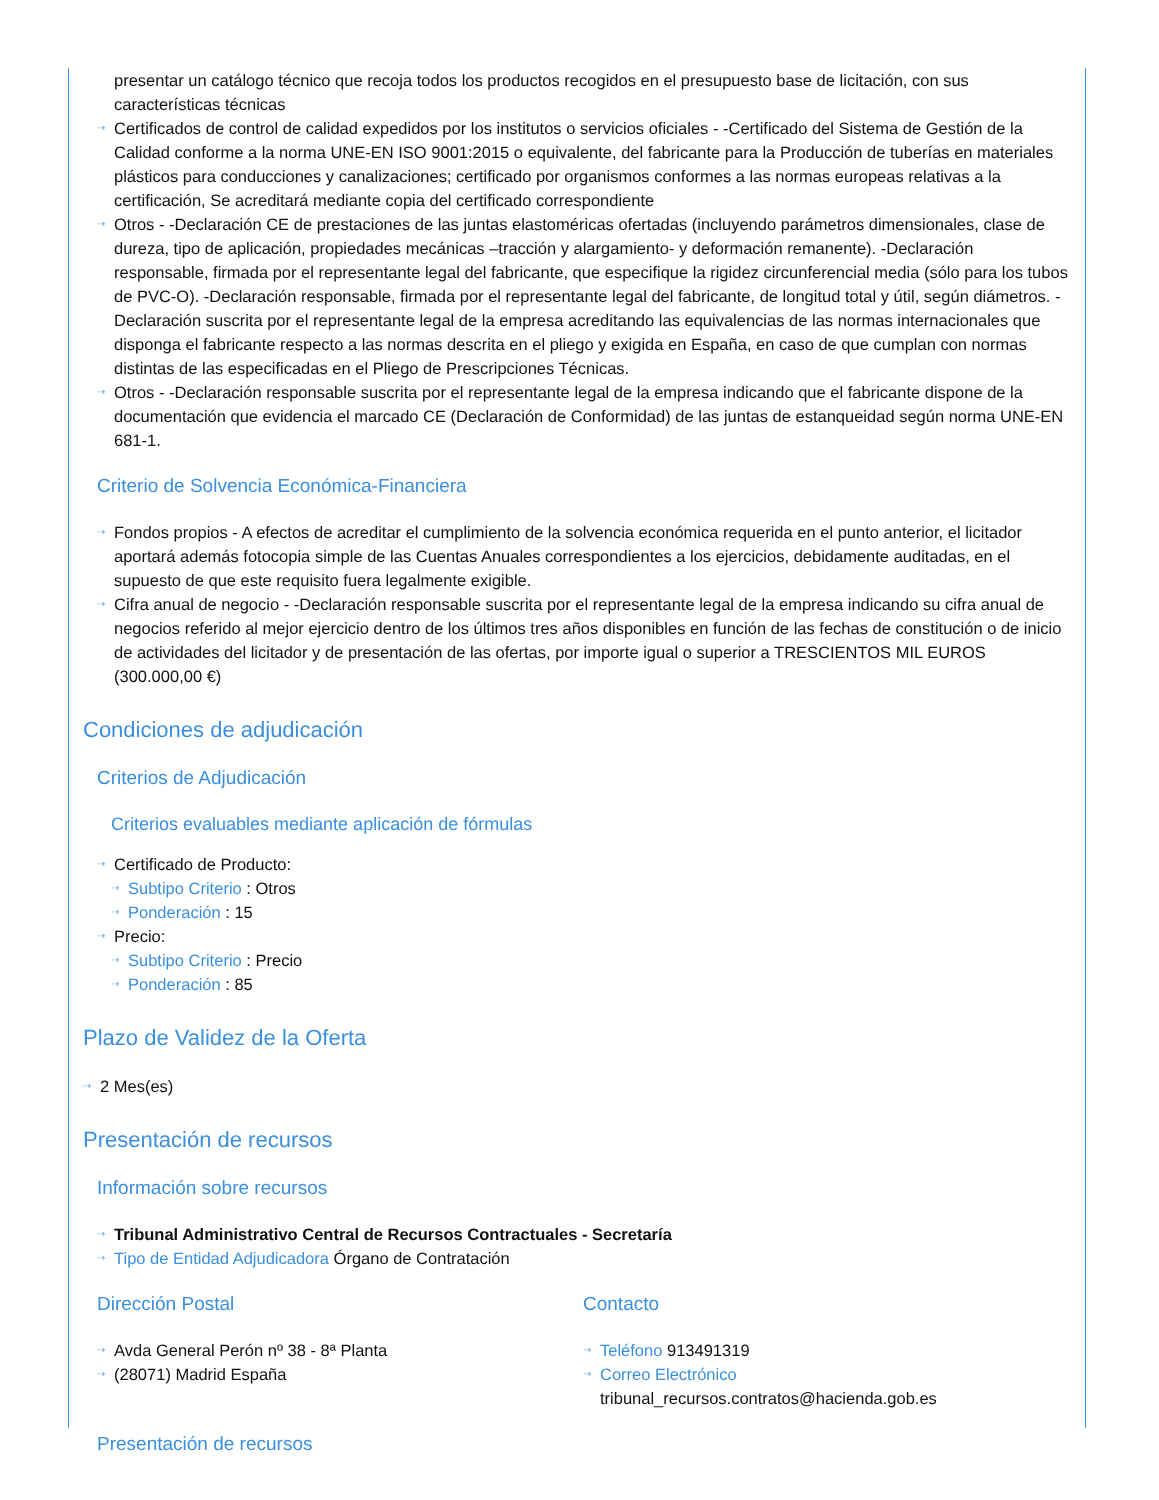presentar un catálogo técnico que recoja todos los productos recogidos en el presupuesto base de licitación, con sus características técnicas
⇢ Certificados de control de calidad expedidos por los institutos o servicios oficiales - -Certificado del Sistema de Gestión de la Calidad conforme a la norma UNE-EN ISO 9001:2015 o equivalente, del fabricante para la Producción de tuberías en materiales plásticos para conducciones y canalizaciones; certificado por organismos conformes a las normas europeas relativas a la certificación, Se acreditará mediante copia del certificado correspondiente
⇢ Otros - -Declaración CE de prestaciones de las juntas elastoméricas ofertadas (incluyendo parámetros dimensionales, clase de dureza, tipo de aplicación, propiedades mecánicas –tracción y alargamiento- y deformación remanente). -Declaración responsable, firmada por el representante legal del fabricante, que especifique la rigidez circunferencial media (sólo para los tubos de PVC-O). -Declaración responsable, firmada por el representante legal del fabricante, de longitud total y útil, según diámetros. -Declaración suscrita por el representante legal de la empresa acreditando las equivalencias de las normas internacionales que disponga el fabricante respecto a las normas descrita en el pliego y exigida en España, en caso de que cumplan con normas distintas de las especificadas en el Pliego de Prescripciones Técnicas.
⇢ Otros - -Declaración responsable suscrita por el representante legal de la empresa indicando que el fabricante dispone de la documentación que evidencia el marcado CE (Declaración de Conformidad) de las juntas de estanqueidad según norma UNE-EN 681-1.
Criterio de Solvencia Económica-Financiera
⇢ Fondos propios - A efectos de acreditar el cumplimiento de la solvencia económica requerida en el punto anterior, el licitador aportará además fotocopia simple de las Cuentas Anuales correspondientes a los ejercicios, debidamente auditadas, en el supuesto de que este requisito fuera legalmente exigible.
⇢ Cifra anual de negocio - -Declaración responsable suscrita por el representante legal de la empresa indicando su cifra anual de negocios referido al mejor ejercicio dentro de los últimos tres años disponibles en función de las fechas de constitución o de inicio de actividades del licitador y de presentación de las ofertas, por importe igual o superior a TRESCIENTOS MIL EUROS (300.000,00 €)
Condiciones de adjudicación
Criterios de Adjudicación
Criterios evaluables mediante aplicación de fórmulas
⇢ Certificado de Producto:
⇢ Subtipo Criterio : Otros
⇢ Ponderación : 15
⇢ Precio:
⇢ Subtipo Criterio : Precio
⇢ Ponderación : 85
Plazo de Validez de la Oferta
⇢ 2 Mes(es)
Presentación de recursos
Información sobre recursos
⇢ Tribunal Administrativo Central de Recursos Contractuales - Secretaría
⇢ Tipo de Entidad Adjudicadora Órgano de Contratación
Dirección Postal
⇢ Avda General Perón nº 38 - 8ª Planta
⇢ (28071) Madrid España
Contacto
⇢ Teléfono 913491319
⇢ Correo Electrónico tribunal_recursos.contratos@hacienda.gob.es
Presentación de recursos